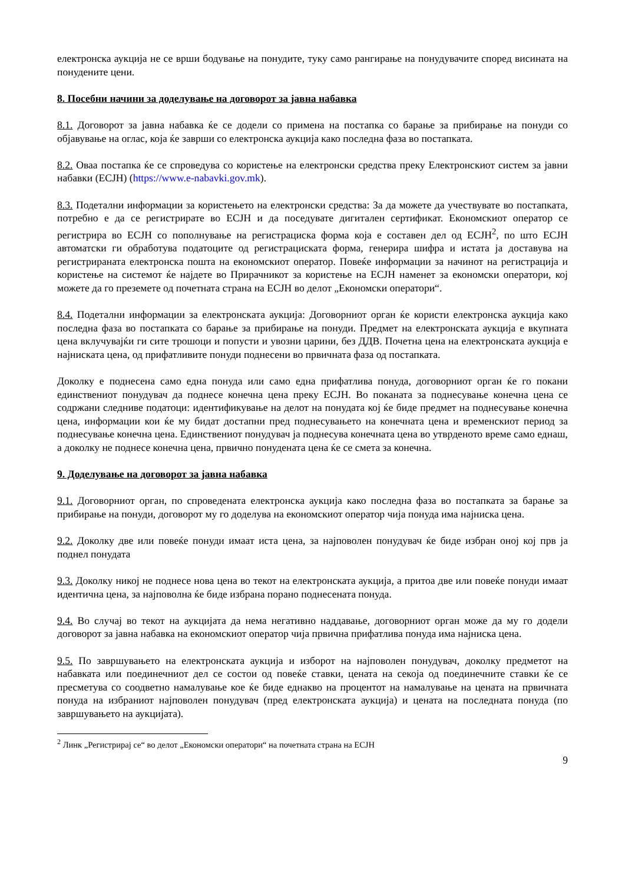електронска аукција не се врши бодување на понудите, туку само рангирање на понудувачите според висината на понудените цени.
8. Посебни начини за доделување на договорот за јавна набавка
8.1. Договорот за јавна набавка ќе се додели со примена на постапка со барање за прибирање на понуди со објавување на оглас, која ќе заврши со електронска аукција како последна фаза во постапката.
8.2. Оваа постапка ќе се спроведува со користење на електронски средства преку Електронскиот систем за јавни набавки (ЕСЈН) (https://www.e-nabavki.gov.mk).
8.3. Подетални информации за користењето на електронски средства: За да можете да учествувате во постапката, потребно е да се регистрирате во ЕСЈН и да поседувате дигитален сертификат. Економскиот оператор се регистрира во ЕСЈН со пополнување на регистрациска форма која е составен дел од ЕСЈН<sup>2</sup>, по што ЕСЈН автоматски ги обработува податоците од регистрациската форма, генерира шифра и истата ја доставува на регистрираната електронска пошта на економскиот оператор. Повеќе информации за начинот на регистрација и користење на системот ќе најдете во Прирачникот за користење на ЕСЈН наменет за економски оператори, кој можете да го преземете од почетната страна на ЕСЈН во делот „Економски оператори“.
8.4. Подетални информации за електронската аукција: Договорниот орган ќе користи електронска аукција како последна фаза во постапката со барање за прибирање на понуди. Предмет на електронската аукција е вкупната цена вклучувајќи ги сите трошоци и попусти и увозни царини, без ДДВ. Почетна цена на електронската аукција е најниската цена, од прифатливите понуди поднесени во првичната фаза од постапката.
Доколку е поднесена само една понуда или само една прифатлива понуда, договорниот орган ќе го покани единствениот понудувач да поднесе конечна цена преку ЕСЈН. Во поканата за поднесување конечна цена се содржани следниве податоци: идентификување на делот на понудата кој ќе биде предмет на поднесување конечна цена, информации кои ќе му бидат достапни пред поднесувањето на конечната цена и временскиот период за поднесување конечна цена. Единствениот понудувач ја поднесува конечната цена во утврденото време само еднаш, а доколку не поднесе конечна цена, првично понудената цена ќе се смета за конечна.
9. Доделување на договорот за јавна набавка
9.1. Договорниот орган, по спроведената електронска аукција како последна фаза во постапката за барање за прибирање на понуди, договорот му го доделува на економскиот оператор чија понуда има најниска цена.
9.2. Доколку две или повеќе понуди имаат иста цена, за најповолен понудувач ќе биде избран оној кој прв ја поднел понудата
9.3. Доколку никој не поднесе нова цена во текот на електронската аукција, а притоа две или повеќе понуди имаат идентична цена, за најповолна ќе биде избрана порано поднесената понуда.
9.4. Во случај во текот на аукцијата да нема негативно наддавање, договорниот орган може да му го додели договорот за јавна набавка на економскиот оператор чија првична прифатлива понуда има најниска цена.
9.5. По завршувањето на електронската аукција и изборот на најповолен понудувач, доколку предметот на набавката или поединечниот дел се состои од повеќе ставки, цената на секоја од поединечните ставки ќе се пресметува со соодветно намалување кое ќе биде еднакво на процентот на намалување на цената на првичната понуда на избраниот најповолен понудувач (пред електронската аукција) и цената на последната понуда (по завршувањето на аукцијата).
<sup>2</sup> Линк „Регистрирај се“ во делот „Економски оператори“ на почетната страна на ЕСЈН
9